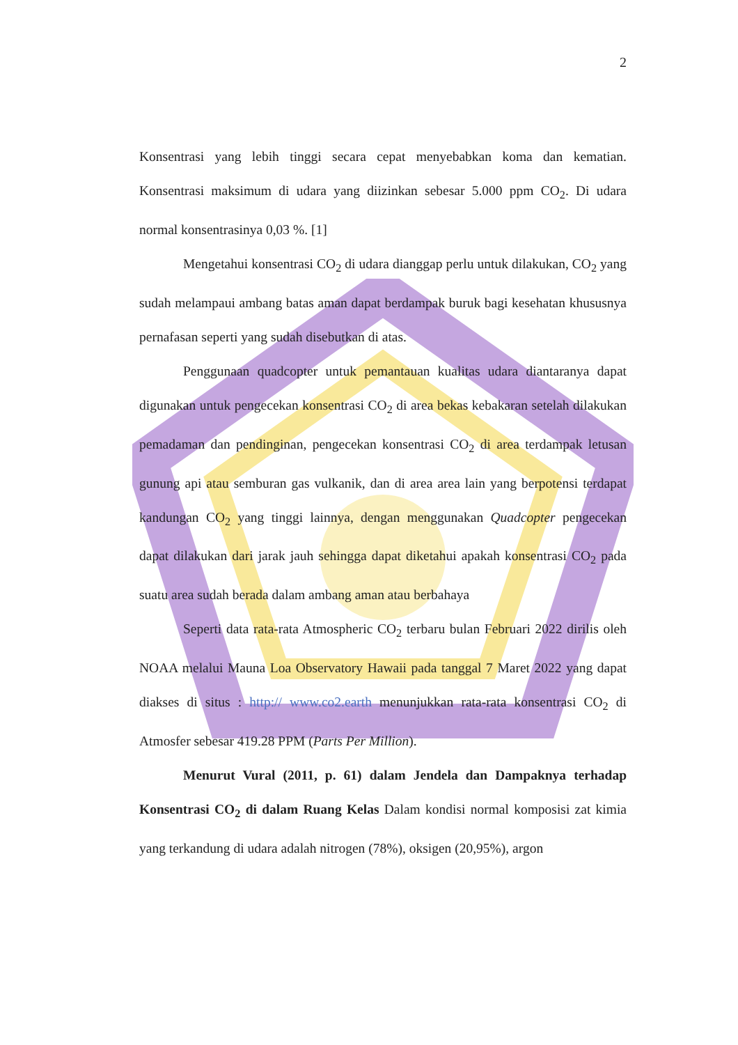2
Konsentrasi yang lebih tinggi secara cepat menyebabkan koma dan kematian. Konsentrasi maksimum di udara yang diizinkan sebesar 5.000 ppm CO<sub>2</sub>. Di udara normal konsentrasinya 0,03 %. [1]
Mengetahui konsentrasi CO<sub>2</sub> di udara dianggap perlu untuk dilakukan, CO<sub>2</sub> yang sudah melampaui ambang batas aman dapat berdampak buruk bagi kesehatan khususnya pernafasan seperti yang sudah disebutkan di atas.
Penggunaan quadcopter untuk pemantauan kualitas udara diantaranya dapat digunakan untuk pengecekan konsentrasi CO<sub>2</sub> di area bekas kebakaran setelah dilakukan pemadaman dan pendinginan, pengecekan konsentrasi CO<sub>2</sub> di area terdampak letusan gunung api atau semburan gas vulkanik, dan di area area lain yang berpotensi terdapat kandungan CO<sub>2</sub> yang tinggi lainnya, dengan menggunakan Quadcopter pengecekan dapat dilakukan dari jarak jauh sehingga dapat diketahui apakah konsentrasi CO<sub>2</sub> pada suatu area sudah berada dalam ambang aman atau berbahaya
Seperti data rata-rata Atmospheric CO<sub>2</sub> terbaru bulan Februari 2022 dirilis oleh NOAA melalui Mauna Loa Observatory Hawaii pada tanggal 7 Maret 2022 yang dapat diakses di situs : http:// www.co2.earth menunjukkan rata-rata konsentrasi CO<sub>2</sub> di Atmosfer sebesar 419.28 PPM (Parts Per Million).
Menurut Vural (2011, p. 61) dalam Jendela dan Dampaknya terhadap Konsentrasi CO<sub>2</sub> di dalam Ruang Kelas Dalam kondisi normal komposisi zat kimia yang terkandung di udara adalah nitrogen (78%), oksigen (20,95%), argon